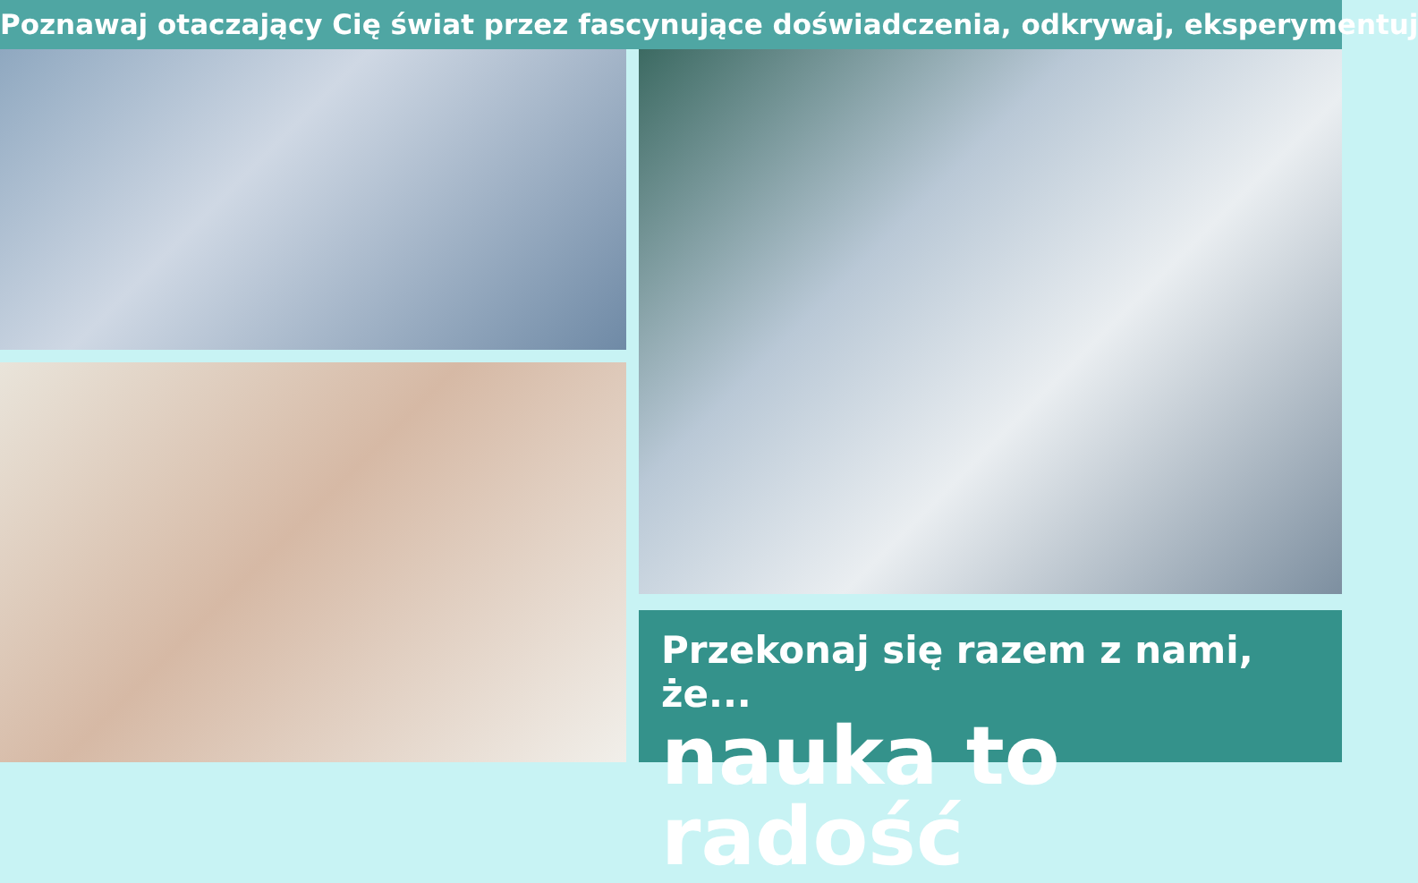Poznawaj otaczający Cię świat przez fascynujące doświadczenia, odkrywaj, eksperymentuj
Przekonaj się razem z nami, że...
nauka to radość